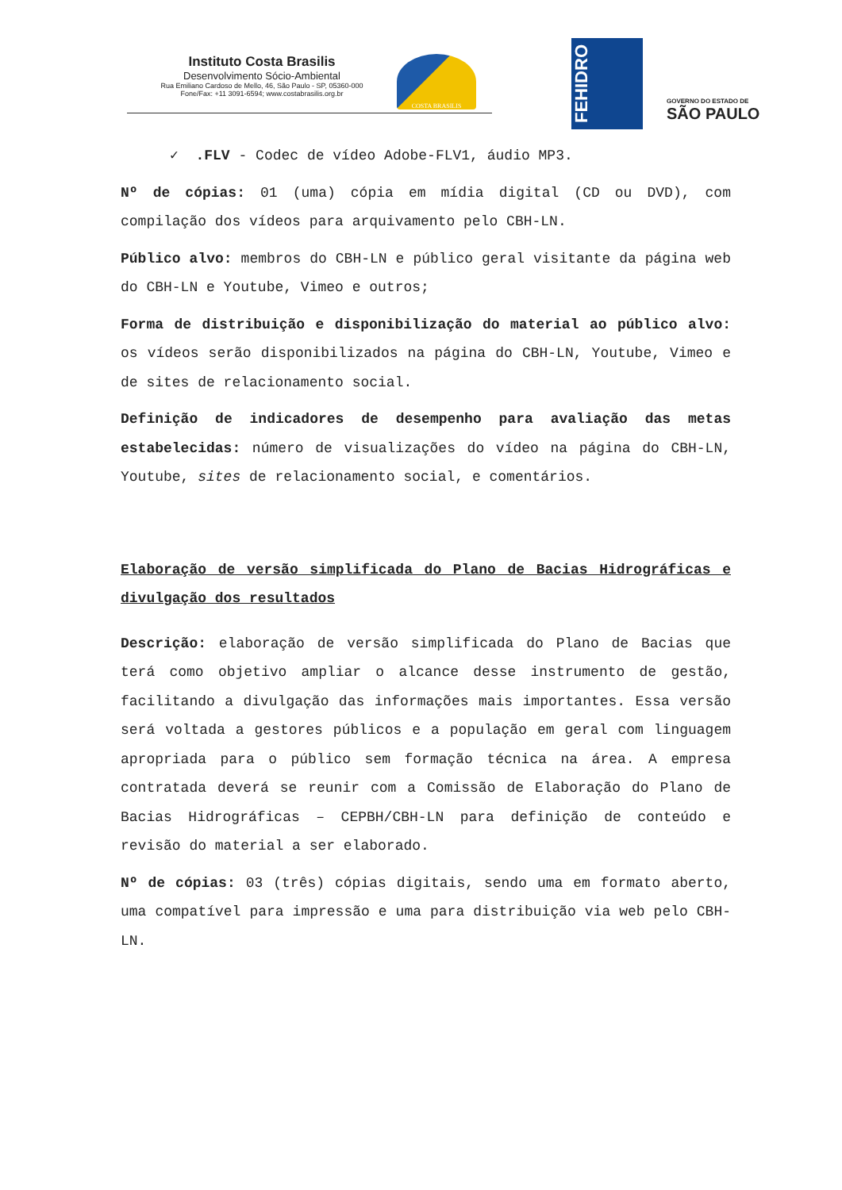Instituto Costa Brasilis
Desenvolvimento Sócio-Ambiental
Rua Emiliano Cardoso de Mello, 46, São Paulo - SP, 05360-000
Fone/Fax: +11 3091-6594; www.costabrasilis.org.br
COSTA BRASILIS
FEHIDRO
GOVERNO DO ESTADO DE
SÃO PAULO
✓ .FLV - Codec de vídeo Adobe-FLV1, áudio MP3.
Nº de cópias: 01 (uma) cópia em mídia digital (CD ou DVD), com compilação dos vídeos para arquivamento pelo CBH-LN.
Público alvo: membros do CBH-LN e público geral visitante da página web do CBH-LN e Youtube, Vimeo e outros;
Forma de distribuição e disponibilização do material ao público alvo: os vídeos serão disponibilizados na página do CBH-LN, Youtube, Vimeo e de sites de relacionamento social.
Definição de indicadores de desempenho para avaliação das metas estabelecidas: número de visualizações do vídeo na página do CBH-LN, Youtube, sites de relacionamento social, e comentários.
Elaboração de versão simplificada do Plano de Bacias Hidrográficas e divulgação dos resultados
Descrição: elaboração de versão simplificada do Plano de Bacias que terá como objetivo ampliar o alcance desse instrumento de gestão, facilitando a divulgação das informações mais importantes. Essa versão será voltada a gestores públicos e a população em geral com linguagem apropriada para o público sem formação técnica na área. A empresa contratada deverá se reunir com a Comissão de Elaboração do Plano de Bacias Hidrográficas – CEPBH/CBH-LN para definição de conteúdo e revisão do material a ser elaborado.
Nº de cópias: 03 (três) cópias digitais, sendo uma em formato aberto, uma compatível para impressão e uma para distribuição via web pelo CBH-LN.